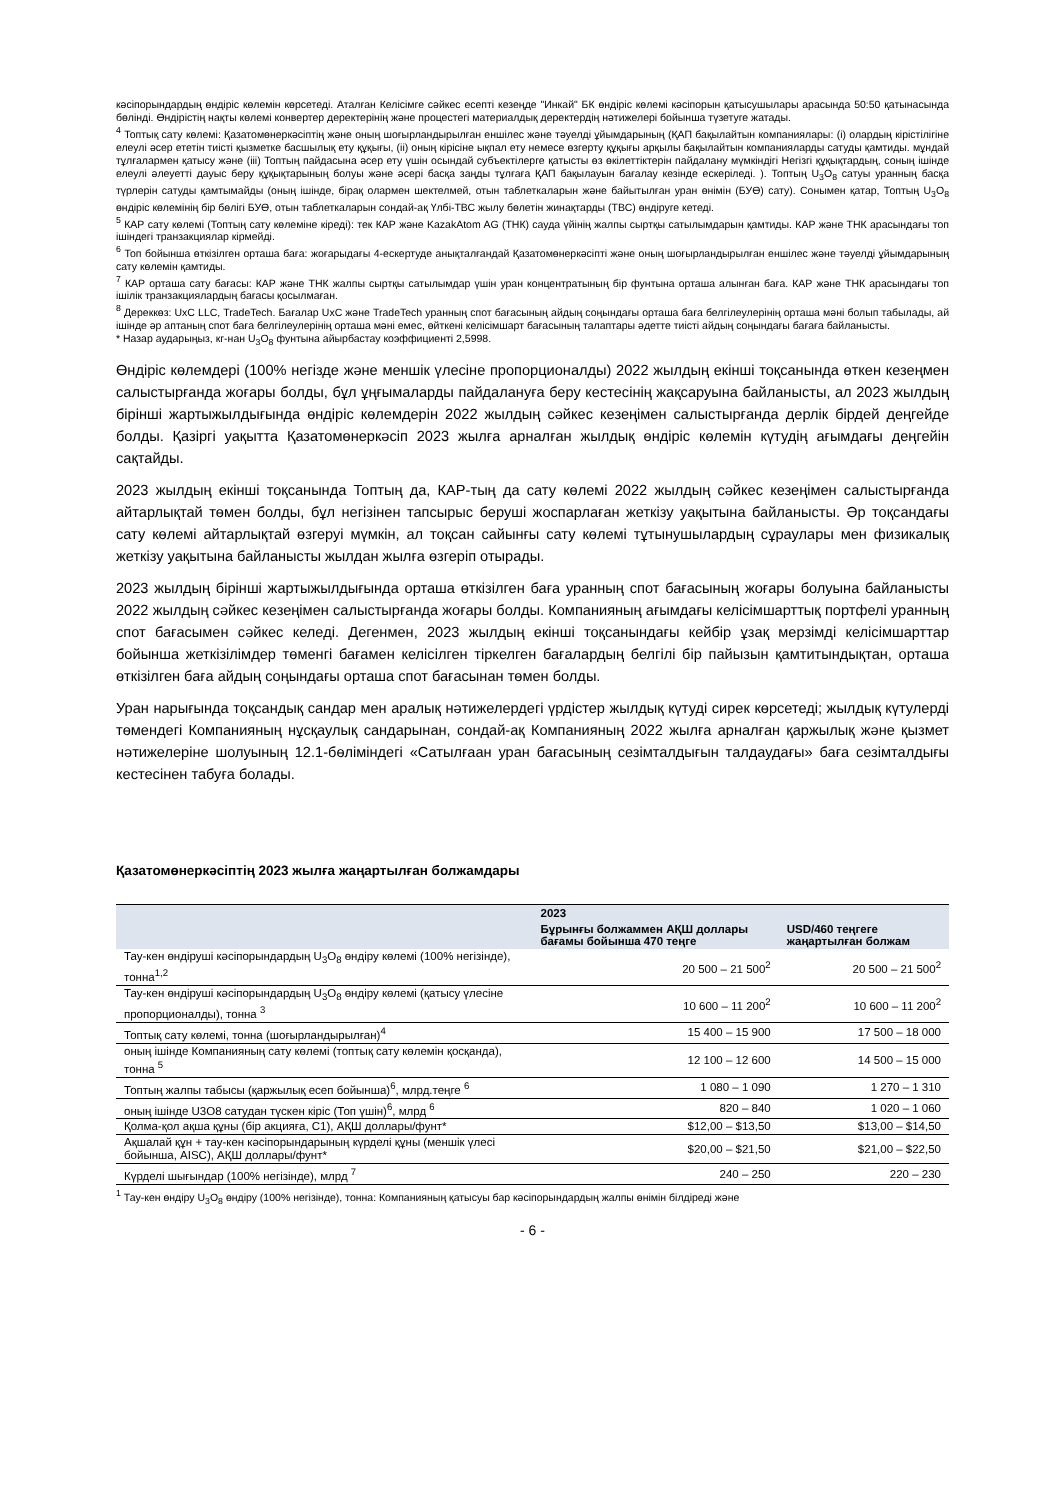кәсіпорындардың өндіріс көлемін көрсетеді. Аталған Келісімге сәйкес есепті кезеңде "Инкай" БК өндіріс көлемі кәсіпорын қатысушылары арасында 50:50 қатынасында бөлінді. Өндірістің нақты көлемі конвертер деректерінің және процестегі материалдық деректердің нәтижелері бойынша түзетуге жатады.
<sup>4</sup> Топтық сату көлемі: Қазатомөнеркәсіптің және оның шоғырландырылған еншілес және тәуелді ұйымдарының (ҚАП бақылайтын компаниялары: (i) олардың кірістілігіне елеулі әсер ететін тиісті қызметке басшылық ету құқығы, (ii) оның кірісіне ықпал ету немесе өзгерту құқығы арқылы бақылайтын компанияларды сатуды қамтиды. мұндай тұлғалармен қатысу және (iii) Топтың пайдасына әсер ету үшін осындай субъектілерге қатысты өз өкілеттіктерін пайдалану мүмкіндігі Негізгі құқықтардың, соның ішінде елеулі әлеуетті дауыс беру құқықтарының болуы және әсері басқа заңды тұлғаға ҚАП бақылауын бағалау кезінде ескеріледі. ). Топтың U<sub>3</sub>O<sub>8</sub> сатуы уранның басқа түрлерін сатуды қамтымайды (оның ішінде, бірақ олармен шектелмей, отын таблеткаларын және байытылған уран өнімін (БУӨ) сату). Сонымен қатар, Топтың U<sub>3</sub>O<sub>8</sub> өндіріс көлемінің бір бөлігі БУӨ, отын таблеткаларын сондай-ақ Үлбі-ТВС жылу бөлетін жинақтарды (ТВС) өндіруге кетеді.
<sup>5</sup> КАР сату көлемі (Топтың сату көлеміне кіреді): тек КАР және KazakAtom AG (ТНК) сауда үйінің жалпы сыртқы сатылымдарын қамтиды. КАР және ТНК арасындағы топ ішіндегі транзакциялар кірмейді.
<sup>6</sup> Топ бойынша өткізілген орташа баға: жоғарыдағы 4-ескертуде анықталғандай Қазатомөнеркәсіпті және оның шоғырландырылған еншілес және тәуелді ұйымдарының сату көлемін қамтиды.
<sup>7</sup> КАР орташа сату бағасы: КАР және ТНК жалпы сыртқы сатылымдар үшін уран концентратының бір фунтына орташа алынған баға. КАР және ТНК арасындағы топ ішілік транзакциялардың бағасы қосылмаған.
<sup>8</sup> Дереккөз: UxC LLC, TradeTech. Бағалар UxC және TradeTech уранның спот бағасының айдың соңындағы орташа баға белгілеулерінің орташа мәні болып табылады, ай ішінде әр аптаның спот баға белгілеулерінің орташа мәні емес, өйткені келісімшарт бағасының талаптары әдетте тиісті айдың соңындағы бағаға байланысты.
* Назар аударыңыз, кг-нан U<sub>3</sub>O<sub>8</sub> фунтына айырбастау коэффициенті 2,5998.
Өндіріс көлемдері (100% негізде және меншік үлесіне пропорционалды) 2022 жылдың екінші тоқсанында өткен кезеңмен салыстырғанда жоғары болды, бұл ұңғымаларды пайдалануға беру кестесінің жақсаруына байланысты, ал 2023 жылдың бірінші жартыжылдығында өндіріс көлемдерін 2022 жылдың сәйкес кезеңімен салыстырғанда дерлік бірдей деңгейде болды. Қазіргі уақытта Қазатомөнеркәсіп 2023 жылға арналған жылдық өндіріс көлемін күтудің ағымдағы деңгейін сақтайды.
2023 жылдың екінші тоқсанында Топтың да, КАР-тың да сату көлемі 2022 жылдың сәйкес кезеңімен салыстырғанда айтарлықтай төмен болды, бұл негізінен тапсырыс беруші жоспарлаған жеткізу уақытына байланысты. Әр тоқсандағы сату көлемі айтарлықтай өзгеруі мүмкін, ал тоқсан сайынғы сату көлемі тұтынушылардың сұраулары мен физикалық жеткізу уақытына байланысты жылдан жылға өзгеріп отырады.
2023 жылдың бірінші жартыжылдығында орташа өткізілген баға уранның спот бағасының жоғары болуына байланысты 2022 жылдың сәйкес кезеңімен салыстырғанда жоғары болды. Компанияның ағымдағы келісімшарттық портфелі уранның спот бағасымен сәйкес келеді. Дегенмен, 2023 жылдың екінші тоқсанындағы кейбір ұзақ мерзімді келісімшарттар бойынша жеткізілімдер төменгі бағамен келісілген тіркелген бағалардың белгілі бір пайызын қамтитындықтан, орташа өткізілген баға айдың соңындағы орташа спот бағасынан төмен болды.
Уран нарығында тоқсандық сандар мен аралық нәтижелердегі үрдістер жылдық күтуді сирек көрсетеді; жылдық күтулерді төмендегі Компанияның нұсқаулық сандарынан, сондай-ақ Компанияның 2022 жылға арналған қаржылық және қызмет нәтижелеріне шолуының 12.1-бөліміндегі «Сатылғаан уран бағасының сезімталдығын талдаудағы» баға сезімталдығы кестесінен табуға болады.
Қазатомөнеркәсіптің 2023 жылға жаңартылған болжамдары
| | 2023 | |
| --- | --- | --- |
| | Бұрынғы болжаммен АҚШ доллары бағамы бойынша 470 теңге | USD/460 теңгеге жаңартылған болжам |
| Тау-кен өндіруші кәсіпорындардың U<sub>3</sub>O<sub>8</sub> өндіру көлемі (100% негізінде), тонна<sup>1,2</sup> | 20 500 – 21 500<sup>2</sup> | 20 500 – 21 500<sup>2</sup> |
| Тау-кен өндіруші кәсіпорындардың U<sub>3</sub>O<sub>8</sub> өндіру көлемі (қатысу үлесіне пропорционалды), тонна <sup>3</sup> | 10 600 – 11 200<sup>2</sup> | 10 600 – 11 200<sup>2</sup> |
| Топтық сату көлемі, тонна (шоғырландырылған)<sup>4</sup> | 15 400 – 15 900 | 17 500 – 18 000 |
| оның ішінде Компанияның сату көлемі (топтық сату көлемін қосқанда), тонна <sup>5</sup> | 12 100 – 12 600 | 14 500 – 15 000 |
| Топтың жалпы табысы (қаржылық есеп бойынша)<sup>6</sup>, млрд.теңге <sup>6</sup> | 1 080 – 1 090 | 1 270 – 1 310 |
| оның ішінде U3O8 сатудан түскен кіріс (Топ үшін)<sup>6</sup>, млрд <sup>6</sup> | 820 – 840 | 1 020 – 1 060 |
| Қолма-қол ақша құны (бір акцияға, C1), АҚШ доллары/фунт* | $12,00 – $13,50 | $13,00 – $14,50 |
| Ақшалай құн + тау-кен кәсіпорындарының күрделі құны (меншік үлесі бойынша, AISC), АҚШ доллары/фунт* | $20,00 – $21,50 | $21,00 – $22,50 |
| Күрделі шығындар (100% негізінде), млрд <sup>7</sup> | 240 – 250 | 220 – 230 |
<sup>1</sup> Тау-кен өндіру U<sub>3</sub>O<sub>8</sub> өндіру (100% негізінде), тонна: Компанияның қатысуы бар кәсіпорындардың жалпы өнімін білдіреді және
- 6 -